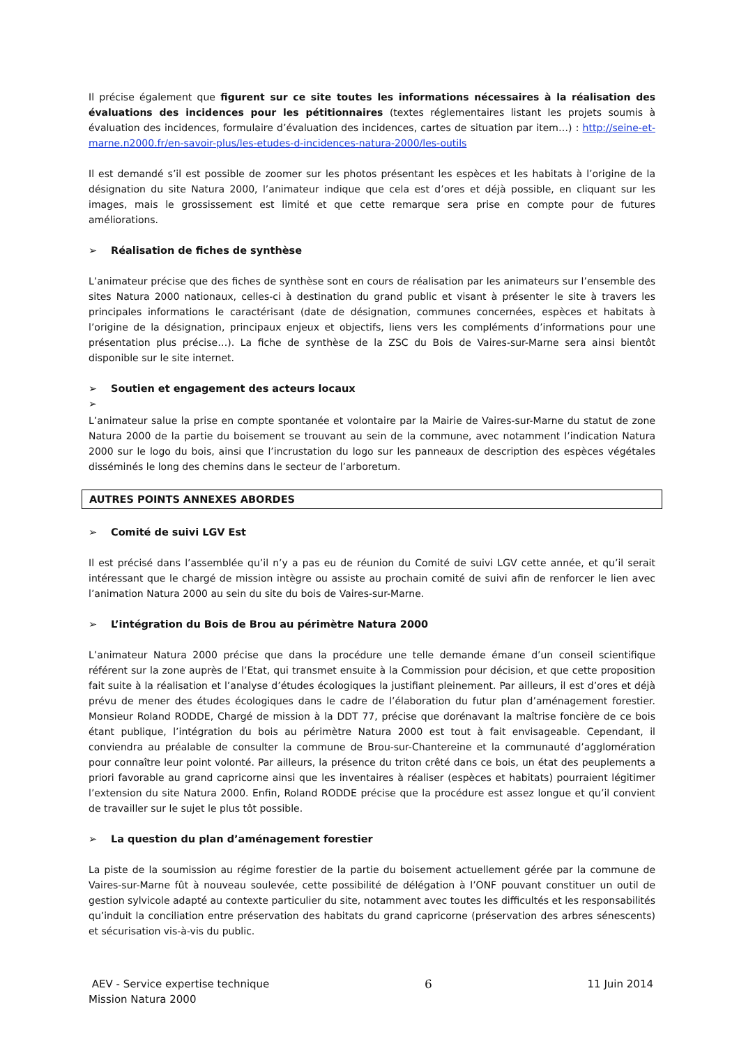Il précise également que figurent sur ce site toutes les informations nécessaires à la réalisation des évaluations des incidences pour les pétitionnaires (textes réglementaires listant les projets soumis à évaluation des incidences, formulaire d’évaluation des incidences, cartes de situation par item…) : http://seine-et-marne.n2000.fr/en-savoir-plus/les-etudes-d-incidences-natura-2000/les-outils
Il est demandé s’il est possible de zoomer sur les photos présentant les espèces et les habitats à l’origine de la désignation du site Natura 2000, l’animateur indique que cela est d’ores et déjà possible, en cliquant sur les images, mais le grossissement est limité et que cette remarque sera prise en compte pour de futures améliorations.
➢ Réalisation de fiches de synthèse
L’animateur précise que des fiches de synthèse sont en cours de réalisation par les animateurs sur l’ensemble des sites Natura 2000 nationaux, celles-ci à destination du grand public et visant à présenter le site à travers les principales informations le caractérisant (date de désignation, communes concernées, espèces et habitats à l’origine de la désignation, principaux enjeux et objectifs, liens vers les compléments d’informations pour une présentation plus précise…). La fiche de synthèse de la ZSC du Bois de Vaires-sur-Marne sera ainsi bientôt disponible sur le site internet.
➢ Soutien et engagement des acteurs locaux
➢
L’animateur salue la prise en compte spontanée et volontaire par la Mairie de Vaires-sur-Marne du statut de zone Natura 2000 de la partie du boisement se trouvant au sein de la commune, avec notamment l’indication Natura 2000 sur le logo du bois, ainsi que l’incrustation du logo sur les panneaux de description des espèces végétales disséminés le long des chemins dans le secteur de l’arboretum.
AUTRES POINTS ANNEXES ABORDES
➢ Comité de suivi LGV Est
Il est précisé dans l’assemblée qu’il n’y a pas eu de réunion du Comité de suivi LGV cette année, et qu’il serait intéressant que le chargé de mission intègre ou assiste au prochain comité de suivi afin de renforcer le lien avec l’animation Natura 2000 au sein du site du bois de Vaires-sur-Marne.
➢ L’intégration du Bois de Brou au périmètre Natura 2000
L’animateur Natura 2000 précise que dans la procédure une telle demande émane d’un conseil scientifique référent sur la zone auprès de l’Etat, qui transmet ensuite à la Commission pour décision, et que cette proposition fait suite à la réalisation et l’analyse d’études écologiques la justifiant pleinement. Par ailleurs, il est d’ores et déjà prévu de mener des études écologiques dans le cadre de l’élaboration du futur plan d’aménagement forestier. Monsieur Roland RODDE, Chargé de mission à la DDT 77, précise que dorénavant la maîtrise foncière de ce bois étant publique, l’intégration du bois au périmètre Natura 2000 est tout à fait envisageable. Cependant, il conviendra au préalable de consulter la commune de Brou-sur-Chantereine et la communauté d’agglomération pour connaître leur point volonté. Par ailleurs, la présence du triton crêté dans ce bois, un état des peuplements a priori favorable au grand capricorne ainsi que les inventaires à réaliser (espèces et habitats) pourraient légitimer l’extension du site Natura 2000. Enfin, Roland RODDE précise que la procédure est assez longue et qu’il convient de travailler sur le sujet le plus tôt possible.
➢ La question du plan d’aménagement forestier
La piste de la soumission au régime forestier de la partie du boisement actuellement gérée par la commune de Vaires-sur-Marne fût à nouveau soulevée, cette possibilité de délégation à l’ONF pouvant constituer un outil de gestion sylvicole adapté au contexte particulier du site, notamment avec toutes les difficultés et les responsabilités qu’induit la conciliation entre préservation des habitats du grand capricorne (préservation des arbres sénescents) et sécurisation vis-à-vis du public.
AEV - Service expertise technique 6 11 Juin 2014
Mission Natura 2000